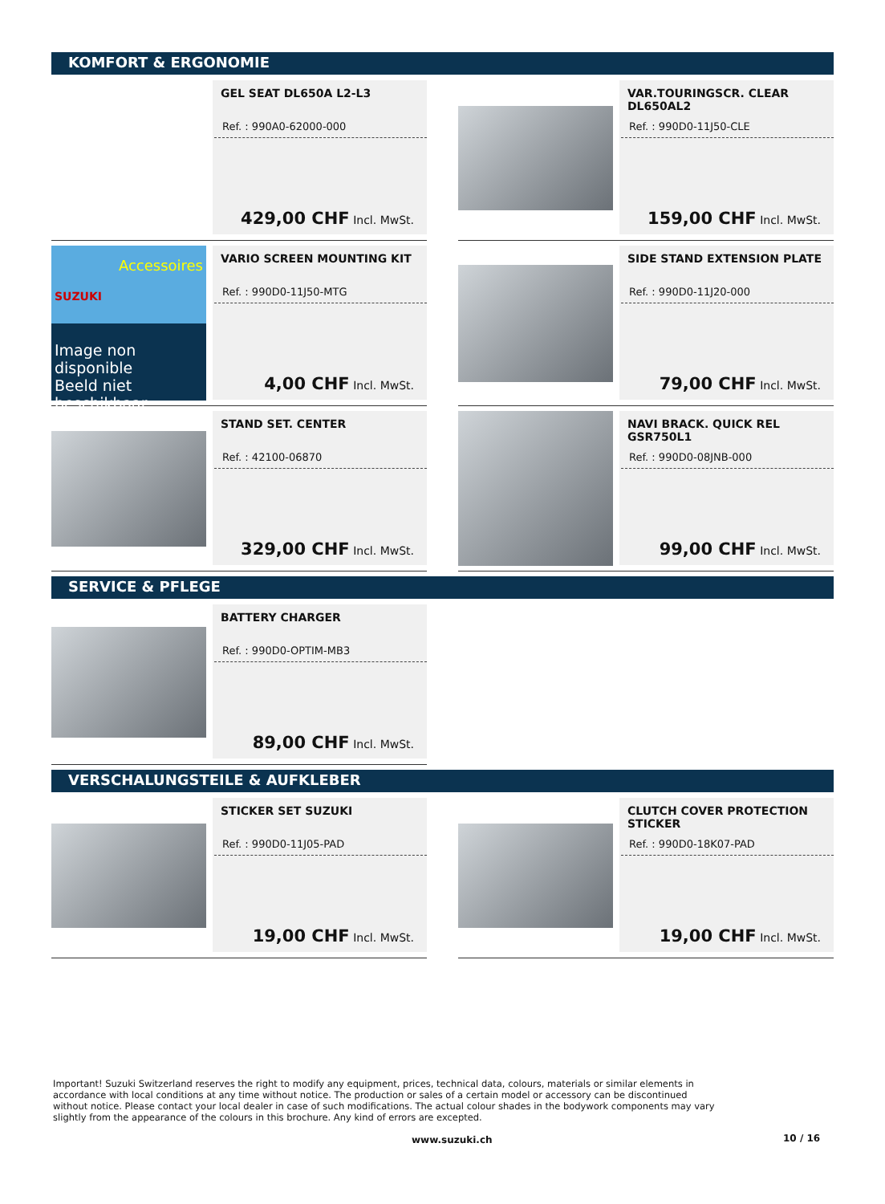KOMFORT & ERGONOMIE
GEL SEAT DL650A L2-L3
Ref. : 990A0-62000-000
429,00 CHF Incl. MwSt.
VAR.TOURINGSCR. CLEAR DL650AL2
Ref. : 990D0-11J50-CLE
159,00 CHF Incl. MwSt.
SUZUKI Accessoires
Image non disponible
Beeld niet beschikbaar
VARIO SCREEN MOUNTING KIT
Ref. : 990D0-11J50-MTG
4,00 CHF Incl. MwSt.
SIDE STAND EXTENSION PLATE
Ref. : 990D0-11J20-000
79,00 CHF Incl. MwSt.
STAND SET. CENTER
Ref. : 42100-06870
329,00 CHF Incl. MwSt.
NAVI BRACK. QUICK REL GSR750L1
Ref. : 990D0-08JNB-000
99,00 CHF Incl. MwSt.
SERVICE & PFLEGE
BATTERY CHARGER
Ref. : 990D0-OPTIM-MB3
89,00 CHF Incl. MwSt.
VERSCHALUNGSTEILE & AUFKLEBER
STICKER SET SUZUKI
Ref. : 990D0-11J05-PAD
19,00 CHF Incl. MwSt.
CLUTCH COVER PROTECTION STICKER
Ref. : 990D0-18K07-PAD
19,00 CHF Incl. MwSt.
Important! Suzuki Switzerland reserves the right to modify any equipment, prices, technical data, colours, materials or similar elements in accordance with local conditions at any time without notice. The production or sales of a certain model or accessory can be discontinued without notice. Please contact your local dealer in case of such modifications. The actual colour shades in the bodywork components may vary slightly from the appearance of the colours in this brochure. Any kind of errors are excepted.
www.suzuki.ch 10 / 16